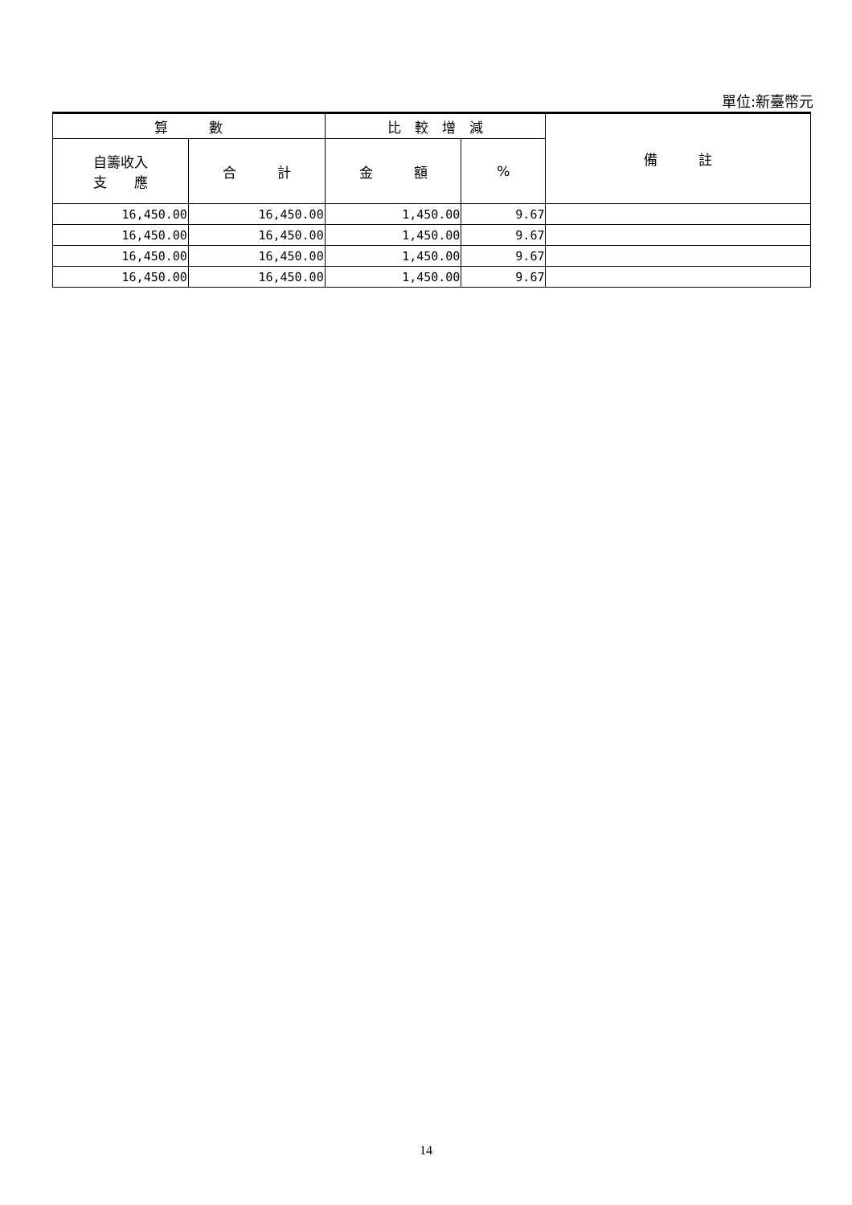單位:新臺幣元
| 算 數 | | 比 較 增 減 | | 備 註 |
| --- | --- | --- | --- | --- |
| 自籌收入 支 應 | 合 計 | 金 額 | % | |
| 16,450.00 | 16,450.00 | 1,450.00 | 9.67 | |
| 16,450.00 | 16,450.00 | 1,450.00 | 9.67 | |
| 16,450.00 | 16,450.00 | 1,450.00 | 9.67 | |
| 16,450.00 | 16,450.00 | 1,450.00 | 9.67 | |
14